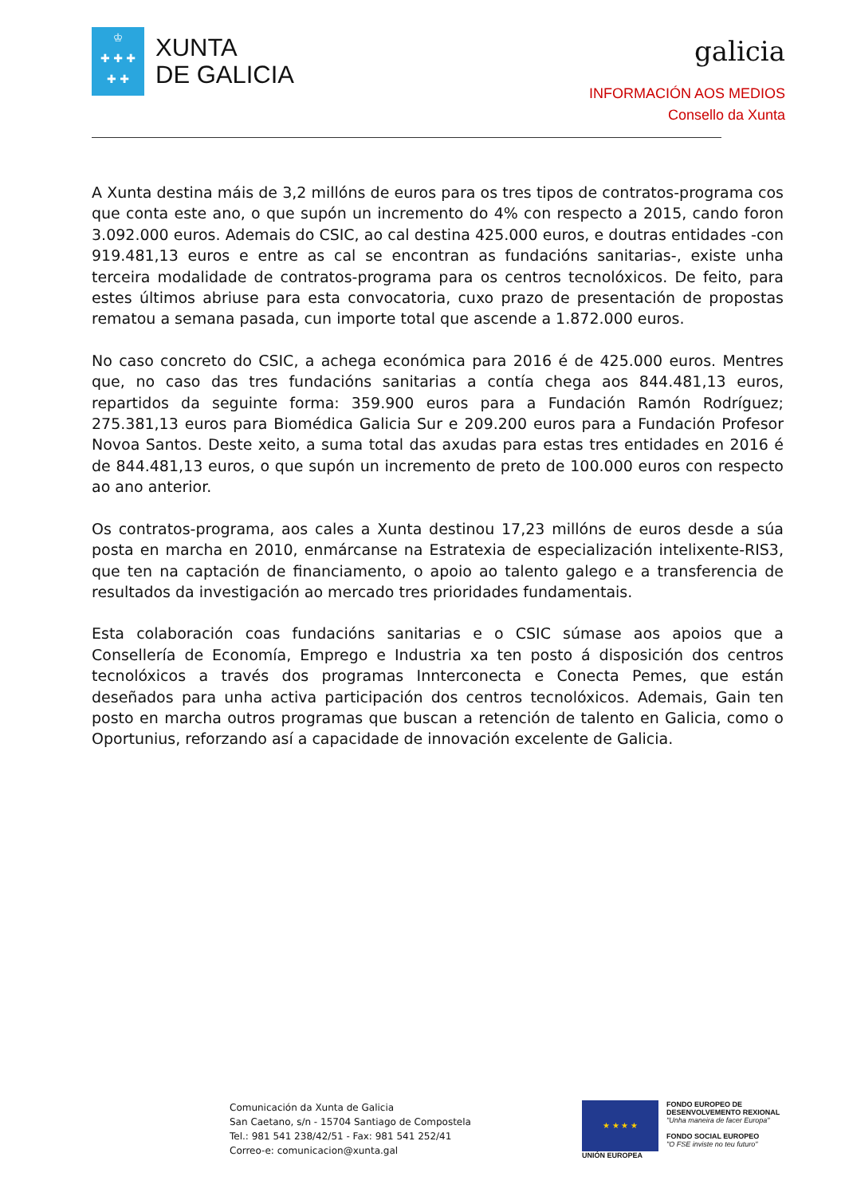♔
✚ ✚ ✚
✚ ✚
XUNTA
DE GALICIA
galicia
INFORMACIÓN AOS MEDIOS
Consello da Xunta
A Xunta destina máis de 3,2 millóns de euros para os tres tipos de contratos-programa cos que conta este ano, o que supón un incremento do 4% con respecto a 2015, cando foron 3.092.000 euros. Ademais do CSIC, ao cal destina 425.000 euros, e doutras entidades -con 919.481,13 euros e entre as cal se encontran as fundacións sanitarias-, existe unha terceira modalidade de contratos-programa para os centros tecnolóxicos. De feito, para estes últimos abriuse para esta convocatoria, cuxo prazo de presentación de propostas rematou a semana pasada, cun importe total que ascende a 1.872.000 euros.
No caso concreto do CSIC, a achega económica para 2016 é de 425.000 euros. Mentres que, no caso das tres fundacións sanitarias a contía chega aos 844.481,13 euros, repartidos da seguinte forma: 359.900 euros para a Fundación Ramón Rodríguez; 275.381,13 euros para Biomédica Galicia Sur e 209.200 euros para a Fundación Profesor Novoa Santos. Deste xeito, a suma total das axudas para estas tres entidades en 2016 é de 844.481,13 euros, o que supón un incremento de preto de 100.000 euros con respecto ao ano anterior.
Os contratos-programa, aos cales a Xunta destinou 17,23 millóns de euros desde a súa posta en marcha en 2010, enmárcanse na Estratexia de especialización intelixente-RIS3, que ten na captación de financiamento, o apoio ao talento galego e a transferencia de resultados da investigación ao mercado tres prioridades fundamentais.
Esta colaboración coas fundacións sanitarias e o CSIC súmase aos apoios que a Consellería de Economía, Emprego e Industria xa ten posto á disposición dos centros tecnolóxicos a través dos programas Innterconecta e Conecta Pemes, que están deseñados para unha activa participación dos centros tecnolóxicos. Ademais, Gain ten posto en marcha outros programas que buscan a retención de talento en Galicia, como o Oportunius, reforzando así a capacidade de innovación excelente de Galicia.
Comunicación da Xunta de Galicia
San Caetano, s/n - 15704 Santiago de Compostela
Tel.: 981 541 238/42/51 - Fax: 981 541 252/41
Correo-e: comunicacion@xunta.gal
★ ★ ★ ★
UNIÓN EUROPEA
FONDO EUROPEO DE
DESENVOLVEMENTO REXIONAL
"Unha maneira de facer Europa"
FONDO SOCIAL EUROPEO
"O FSE inviste no teu futuro"